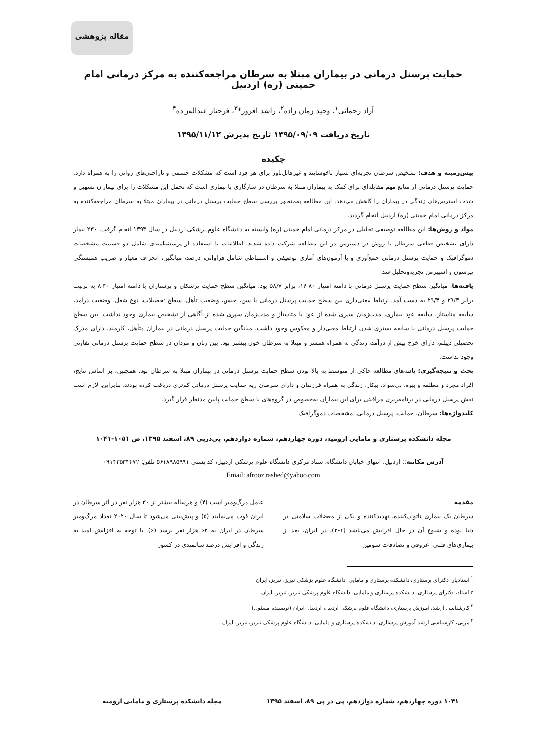مقاله پژوهشی
حمایت پرسنل درمانی در بیماران مبتلا به سرطان مراجعه‌کننده به مرکز درمانی امام خمینی (ره) اردبیل
آزاد رحمانی<sup>۱</sup>، وحید زمان زاده<sup>۲</sup>، راشد افروز*<sup>۳</sup>، فرحناز عبداله‌زاده<sup>۴</sup>
تاریخ دریافت ۱۳۹۵/۰۹/۰۹ تاریخ پذیرش ۱۳۹۵/۱۱/۱۲
چکیده
پیش‌زمینه و هدف: تشخیص سرطان تجربه‌ای بسیار ناخوشایند و غیرقابل‌باور برای هر فرد است که مشکلات جسمی و ناراحتی‌های روانی را به همراه دارد. حمایت پرسنل درمانی از منابع مهم مقابله‌ای برای کمک به بیماران مبتلا به سرطان در سازگاری با بیماری است که تحمل این مشکلات را برای بیماران تسهیل و شدت استرس‌های زندگی در بیماران را کاهش می‌دهد. این مطالعه به‌منظور بررسی سطح حمایت پرسنل درمانی در بیماران مبتلا به سرطان مراجعه‌کننده به مرکز درمانی امام خمینی (ره) اردبیل انجام گردید.
مواد و روش‌ها: این مطالعه توصیفی تحلیلی در مرکز درمانی امام خمینی (ره) وابسته به دانشگاه علوم پزشکی اردبیل در سال ۱۳۹۳ انجام گرفت. ۲۳۰ بیمار دارای تشخیص قطعی سرطان با روش در دسترس در این مطالعه شرکت داده شدند. اطلاعات با استفاده از پرسشنامه‌ای شامل دو قسمت مشخصات دموگرافیک و حمایت پرسنل درمانی جمع‌آوری و با آزمون‌های آماری توصیفی و استنباطی شامل فراوانی، درصد، میانگین، انحراف معیار و ضریب همبستگی پیرسون و اسپیرمن تجزیه‌وتحلیل شد.
یافته‌ها: میانگین سطح حمایت پرسنل درمانی با دامنه امتیاز ۸۰-۱۶، برابر ۵۸/۷ بود. میانگین سطح حمایت پزشکان و پرستاران با دامنه امتیاز ۴۰-۸ به ترتیب برابر ۲۹/۳ و ۲۹/۴ به دست آمد. ارتباط معنی‌داری بین سطح حمایت پرسنل درمانی با سن، جنس، وضعیت تأهل، سطح تحصیلات، نوع شغل، وضعیت درآمد، سابقه متاستاز، سابقه عود بیماری، مدت‌زمان سپری شده از عود یا متاستاز و مدت‌زمان سپری شده از آگاهی از تشخیص بیماری وجود نداشت. بین سطح حمایت پرسنل درمانی با سابقه بستری شدن ارتباط معنی‌دار و معکوس وجود داشت. میانگین حمایت پرسنل درمانی در بیماران متأهل، کارمند، دارای مدرک تحصیلی دیپلم، دارای خرج بیش از درآمد، زندگی به همراه همسر و مبتلا به سرطان خون بیشتر بود. بین زنان و مردان در سطح حمایت پرسنل درمانی تفاوتی وجود نداشت.
بحث و نتیجه‌گیری: یافته‌های مطالعه حاکی از متوسط به بالا بودن سطح حمایت پرسنل درمانی در بیماران مبتلا به سرطان بود. همچنین، بر اساس نتایج، افراد مجرد و مطلقه و بیوه، بی‌سواد، بیکار، زندگی به همراه فرزندان و دارای سرطان ریه حمایت پرسنل درمانی کم‌تری دریافت کرده بودند. بنابراین، لازم است نقش پرسنل درمانی در برنامه‌ریزی مراقبتی برای این بیماران به‌خصوص در گروه‌های با سطح حمایت پایین مدنظر قرار گیرد.
کلیدواژه‌ها: سرطان، حمایت، پرسنل درمانی، مشخصات دموگرافیک
مجله دانشکده پرستاری و مامایی ارومیه، دوره چهاردهم، شماره دوازدهم، پی‌درپی ۸۹، اسفند ۱۳۹۵، ص ۱۰۵۱-۱۰۴۱
آدرس مکاتبه:: اردبیل، انتهای خیابان دانشگاه، ستاد مرکزی دانشگاه علوم پزشکی اردبیل، کد پستی ۵۶۱۸۹۸۵۹۹۱ تلفن: ۰۹۱۴۳۵۳۴۴۷۲
Email: afrooz.rashed@yahoo.com
مقدمه
سرطان یک بیماری ناتوان‌کننده، تهدیدکننده و یکی از معضلات سلامتی در دنیا بوده و شیوع آن در حال افزایش می‌باشد (۱-۳). در ایران، بعد از بیماری‌های قلبی- عروقی و تصادفات سومین
عامل مرگ‌ومیر است (۴) و هرساله بیشتر از ۳۰ هزار نفر در اثر سرطان در ایران فوت می‌نمایند (۵) و پیش‌بینی می‌شود تا سال ۲۰۲۰ تعداد مرگ‌ومیر سرطان در ایران به ۶۲ هزار نفر برسد (۶). با توجه به افزایش امید به زندگی و افزایش درصد سالمندی در کشور
<sup>۱</sup> استادیار، دکترای پرستاری، دانشکده پرستاری و مامایی، دانشگاه علوم پزشکی تبریز، تبریز، ایران
۲ استاد، دکترای پرستاری، دانشکده پرستاری و مامایی، دانشگاه علوم پزشکی تبریز، تبریز، ایران
<sup>۳</sup> کارشناسی ارشد، آموزش پرستاری، دانشگاه علوم پزشکی اردبیل، اردبیل، ایران (نویسنده مسئول)
<sup>۴</sup> مربی، کارشناسی ارشد آموزش پرستاری، دانشکده پرستاری و مامایی، دانشگاه علوم پزشکی تبریز، تبریز، ایران
۱۰۴۱ دوره چهاردهم، شماره دوازدهم، پی در پی ۸۹، اسفند ۱۳۹۵ مجله دانشکده پرستاری و مامایی ارومیه